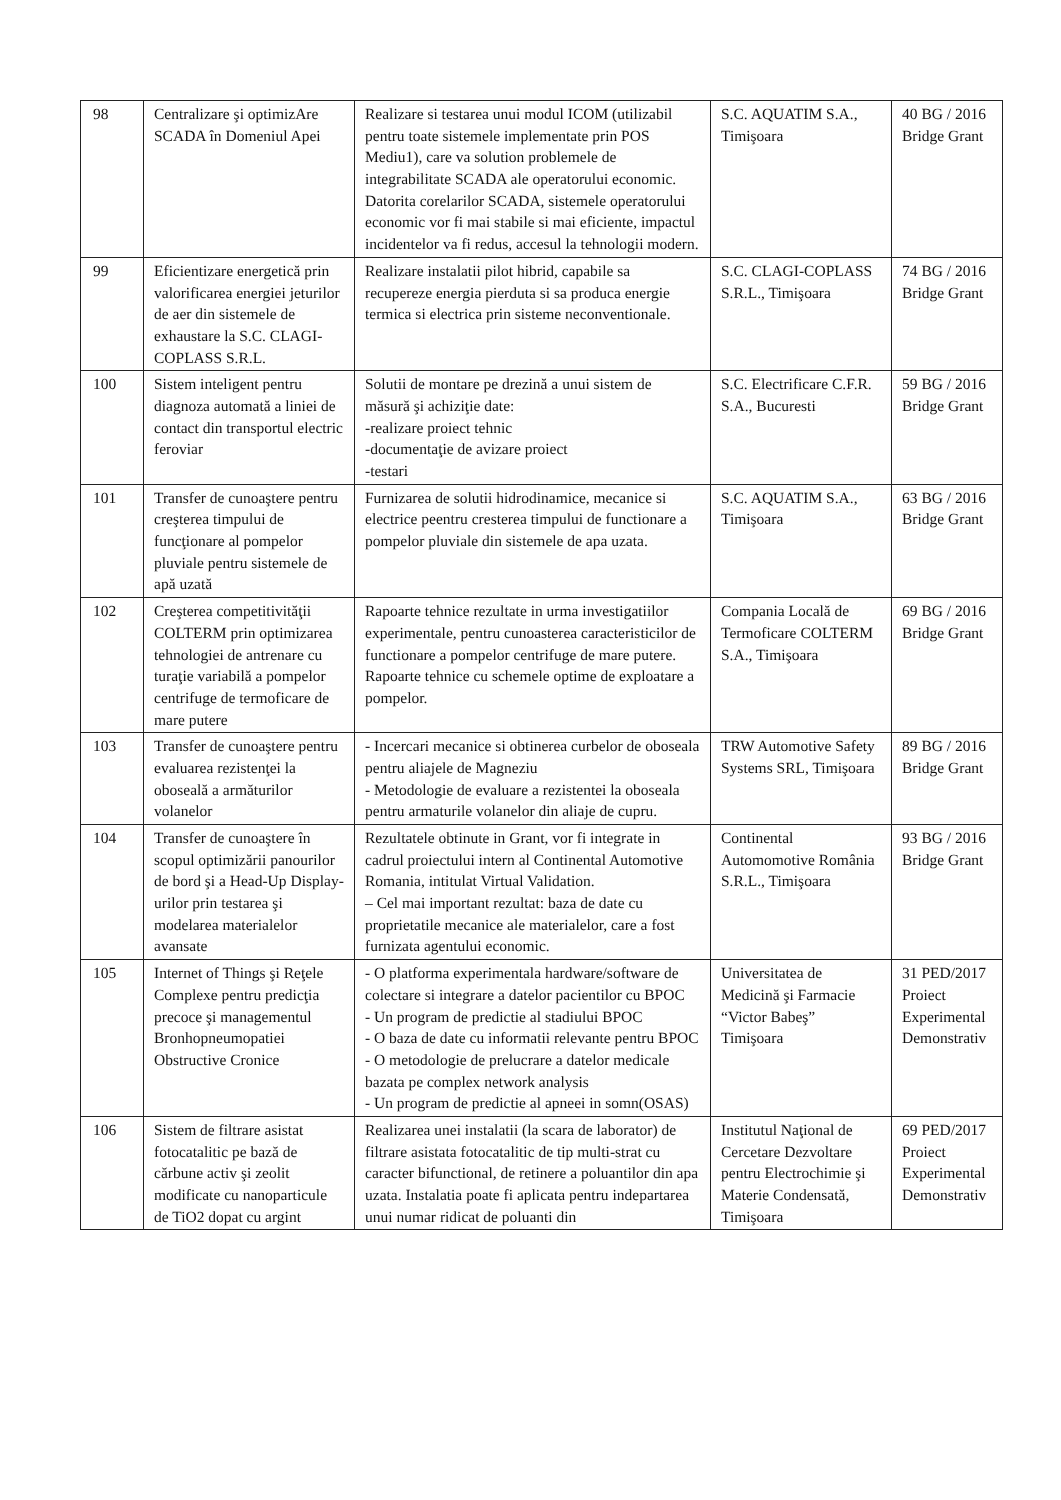| 98 | Centralizare şi optimizAre SCADA în Domeniul Apei | Realizare si testarea unui modul ICOM (utilizabil pentru toate sistemele implementate prin POS Mediu1), care va solution problemele de integrabilitate SCADA ale operatorului economic. Datorita corelarilor SCADA, sistemele operatorului economic vor fi mai stabile si mai eficiente, impactul incidentelor va fi redus, accesul la tehnologii modern. | S.C. AQUATIM S.A., Timişoara | 40 BG / 2016 Bridge Grant |
| 99 | Eficientizare energetică prin valorificarea energiei jeturilor de aer din sistemele de exhaustare la S.C. CLAGI-COPLASS S.R.L. | Realizare instalatii pilot hibrid, capabile sa recupereze energia pierduta si sa produca energie termica si electrica prin sisteme neconventionale. | S.C. CLAGI-COPLASS S.R.L., Timişoara | 74 BG / 2016 Bridge Grant |
| 100 | Sistem inteligent pentru diagnoza automată a liniei de contact din transportul electric feroviar | Solutii de montare pe drezină a unui sistem de măsură şi achiziţie date: -realizare proiect tehnic -documentaţie de avizare proiect -testari | S.C. Electrificare C.F.R. S.A., Bucuresti | 59 BG / 2016 Bridge Grant |
| 101 | Transfer de cunoaştere pentru creşterea timpului de funcţionare al pompelor pluviale pentru sistemele de apă uzată | Furnizarea de solutii hidrodinamice, mecanice si electrice peentru cresterea timpului de functionare a pompelor pluviale din sistemele de apa uzata. | S.C. AQUATIM S.A., Timişoara | 63 BG / 2016 Bridge Grant |
| 102 | Creşterea competitivităţii COLTERM prin optimizarea tehnologiei de antrenare cu turaţie variabilă a pompelor centrifuge de termoficare de mare putere | Rapoarte tehnice rezultate in urma investigatiilor experimentale, pentru cunoasterea caracteristicilor de functionare a pompelor centrifuge de mare putere. Rapoarte tehnice cu schemele optime de exploatare a pompelor. | Compania Locală de Termoficare COLTERM S.A., Timişoara | 69 BG / 2016 Bridge Grant |
| 103 | Transfer de cunoaştere pentru evaluarea rezistenţei la oboseală a armăturilor volanelor | - Incercari mecanice si obtinerea curbelor de oboseala pentru aliajele de Magneziu - Metodologie de evaluare a rezistentei la oboseala pentru armaturile volanelor din aliaje de cupru. | TRW Automotive Safety Systems SRL, Timişoara | 89 BG / 2016 Bridge Grant |
| 104 | Transfer de cunoaştere în scopul optimizării panourilor de bord şi a Head-Up Display-urilor prin testarea şi modelarea materialelor avansate | Rezultatele obtinute in Grant, vor fi integrate in cadrul proiectului intern al Continental Automotive Romania, intitulat Virtual Validation. – Cel mai important rezultat: baza de date cu proprietatile mecanice ale materialelor, care a fost furnizata agentului economic. | Continental Automomotive România S.R.L., Timişoara | 93 BG / 2016 Bridge Grant |
| 105 | Internet of Things şi Reţele Complexe pentru predicţia precoce şi managementul Bronhopneumopatiei Obstructive Cronice | - O platforma experimentala hardware/software de colectare si integrare a datelor pacientilor cu BPOC - Un program de predictie al stadiului BPOC - O baza de date cu informatii relevante pentru BPOC - O metodologie de prelucrare a datelor medicale bazata pe complex network analysis - Un program de predictie al apneei in somn(OSAS) | Universitatea de Medicină şi Farmacie “Victor Babeş” Timişoara | 31 PED/2017 Proiect Experimental Demonstrativ |
| 106 | Sistem de filtrare asistat fotocatalitic pe bază de cărbune activ şi zeolit modificate cu nanoparticule de TiO2 dopat cu argint | Realizarea unei instalatii (la scara de laborator) de filtrare asistata fotocatalitic de tip multi-strat cu caracter bifunctional, de retinere a poluantilor din apa uzata. Instalatia poate fi aplicata pentru indepartarea unui numar ridicat de poluanti din | Institutul Naţional de Cercetare Dezvoltare pentru Electrochimie şi Materie Condensată, Timişoara | 69 PED/2017 Proiect Experimental Demonstrativ |